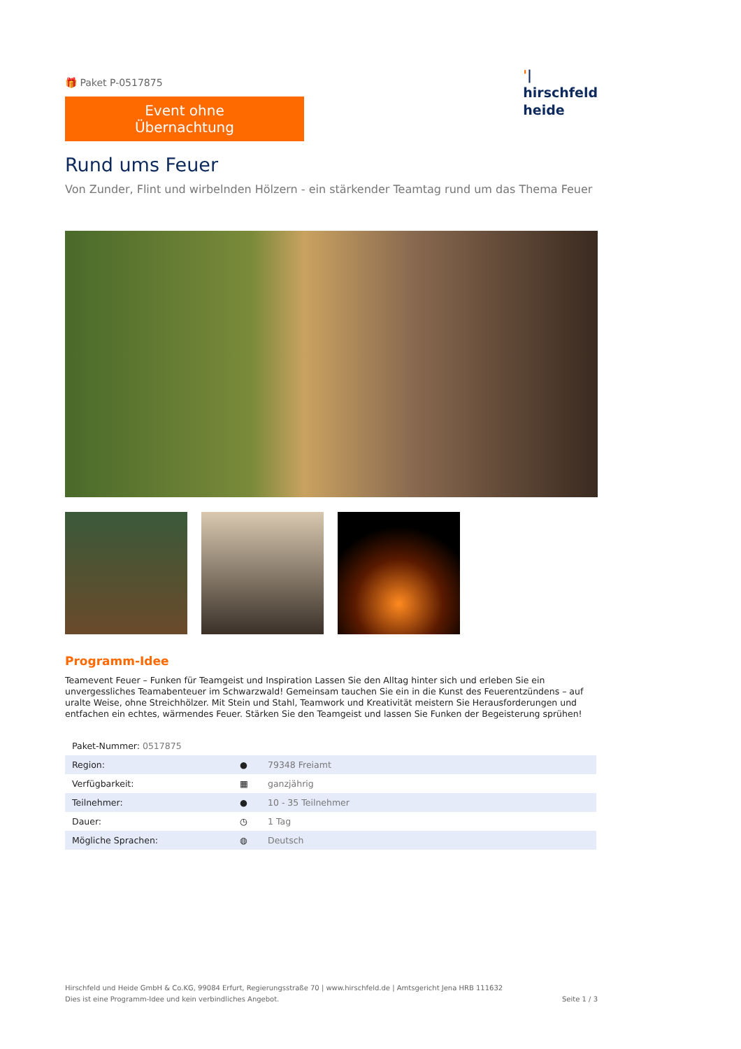'|
hirschfeld
heide
🎁 Paket P-0517875
Event ohne Übernachtung
Rund ums Feuer
Von Zunder, Flint und wirbelnden Hölzern - ein stärkender Teamtag rund um das Thema Feuer
Programm-Idee
Teamevent Feuer – Funken für Teamgeist und Inspiration Lassen Sie den Alltag hinter sich und erleben Sie ein unvergessliches Teamabenteuer im Schwarzwald! Gemeinsam tauchen Sie ein in die Kunst des Feuerentzündens – auf uralte Weise, ohne Streichhölzer. Mit Stein und Stahl, Teamwork und Kreativität meistern Sie Herausforderungen und entfachen ein echtes, wärmendes Feuer. Stärken Sie den Teamgeist und lassen Sie Funken der Begeisterung sprühen!
| Paket-Nummer: 0517875 | | |
| Region: | ● | 79348 Freiamt |
| Verfügbarkeit: | ▦ | ganzjährig |
| Teilnehmer: | ● | 10 - 35 Teilnehmer |
| Dauer: | ◷ | 1 Tag |
| Mögliche Sprachen: | ◍ | Deutsch |
Hirschfeld und Heide GmbH & Co.KG, 99084 Erfurt, Regierungsstraße 70 | www.hirschfeld.de | Amtsgericht Jena HRB 111632
Dies ist eine Programm-Idee und kein verbindliches Angebot. Seite 1 / 3